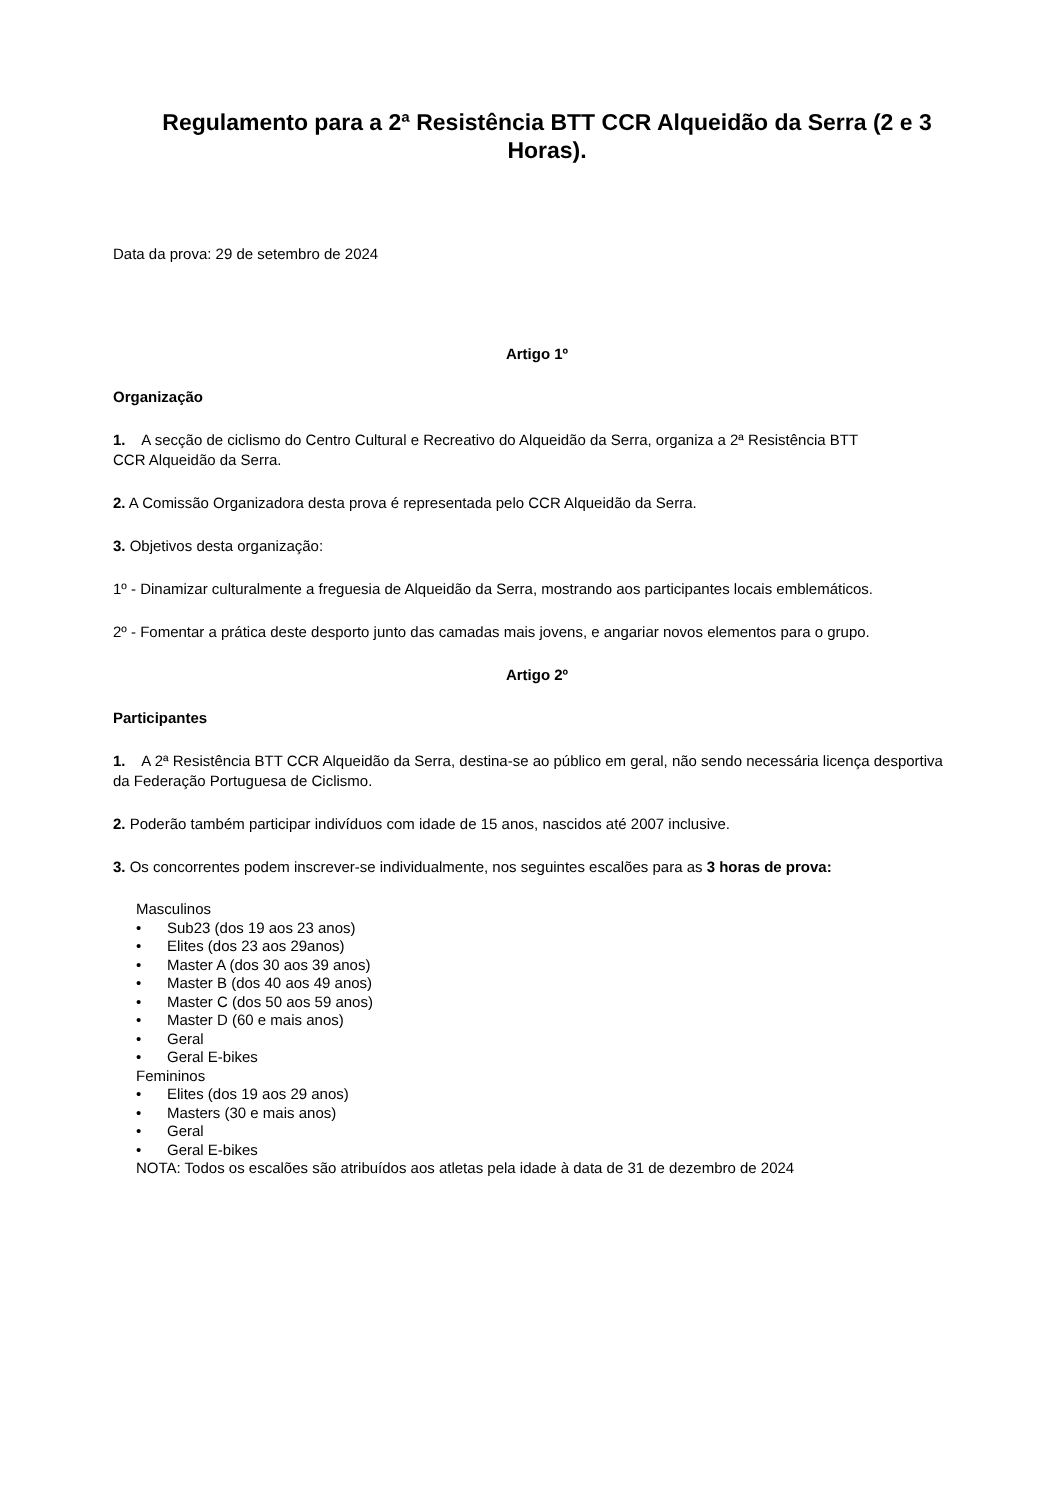Regulamento para a 2ª Resistência BTT CCR Alqueidão da Serra (2 e 3 Horas).
Data da prova: 29 de setembro de 2024
Artigo 1º
Organização
1. A secção de ciclismo do Centro Cultural e Recreativo do Alqueidão da Serra, organiza a 2ª Resistência BTT
CCR Alqueidão da Serra.
2. A Comissão Organizadora desta prova é representada pelo CCR Alqueidão da Serra.
3. Objetivos desta organização:
1º - Dinamizar culturalmente a freguesia de Alqueidão da Serra, mostrando aos participantes locais emblemáticos.
2º - Fomentar a prática deste desporto junto das camadas mais jovens, e angariar novos elementos para o grupo.
Artigo 2º
Participantes
1. A 2ª Resistência BTT CCR Alqueidão da Serra, destina-se ao público em geral, não sendo necessária licença desportiva da Federação Portuguesa de Ciclismo.
2. Poderão também participar indivíduos com idade de 15 anos, nascidos até 2007 inclusive.
3. Os concorrentes podem inscrever-se individualmente, nos seguintes escalões para as 3 horas de prova:
Masculinos
• Sub23 (dos 19 aos 23 anos)
• Elites (dos 23 aos 29anos)
• Master A (dos 30 aos 39 anos)
• Master B (dos 40 aos 49 anos)
• Master C (dos 50 aos 59 anos)
• Master D (60 e mais anos)
• Geral
• Geral E-bikes
Femininos
• Elites (dos 19 aos 29 anos)
• Masters (30 e mais anos)
• Geral
• Geral E-bikes
NOTA: Todos os escalões são atribuídos aos atletas pela idade à data de 31 de dezembro de 2024